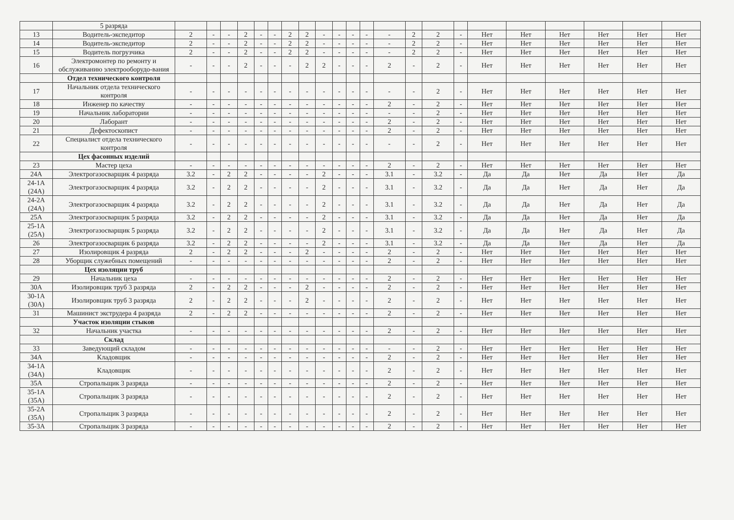| | 5 разряда | | | | | | | | | | | | | | | | | | | | | | |
| 13 | Водитель-экспедитор | 2 | - | - | 2 | - | - | 2 | 2 | - | - | - | - | - | 2 | 2 | - | Нет | Нет | Нет | Нет | Нет | Нет |
| 14 | Водитель-экспедитор | 2 | - | - | 2 | - | - | 2 | 2 | - | - | - | - | - | 2 | 2 | - | Нет | Нет | Нет | Нет | Нет | Нет |
| 15 | Водитель погрузчика | 2 | - | - | 2 | - | - | 2 | 2 | - | - | - | - | - | 2 | 2 | - | Нет | Нет | Нет | Нет | Нет | Нет |
| 16 | Электромонтер по ремонту и обслуживанию электрооборудо-вания | - | - | - | 2 | - | - | - | 2 | 2 | - | - | - | 2 | - | 2 | - | Нет | Нет | Нет | Нет | Нет | Нет |
| | Отдел технического контроля | | | | | | | | | | | | | | | | | | | | | | |
| 17 | Начальник отдела технического контроля | - | - | - | - | - | - | - | - | - | - | - | - | - | - | 2 | - | Нет | Нет | Нет | Нет | Нет | Нет |
| 18 | Инженер по качеству | - | - | - | - | - | - | - | - | - | - | - | - | 2 | - | 2 | - | Нет | Нет | Нет | Нет | Нет | Нет |
| 19 | Начальник лаборатории | - | - | - | - | - | - | - | - | - | - | - | - | - | - | 2 | - | Нет | Нет | Нет | Нет | Нет | Нет |
| 20 | Лаборант | - | - | - | - | - | - | - | - | - | - | - | - | 2 | - | 2 | - | Нет | Нет | Нет | Нет | Нет | Нет |
| 21 | Дефектоскопист | - | - | - | - | - | - | - | - | - | - | - | - | 2 | - | 2 | - | Нет | Нет | Нет | Нет | Нет | Нет |
| 22 | Специалист отдела технического контроля | - | - | - | - | - | - | - | - | - | - | - | - | - | - | 2 | - | Нет | Нет | Нет | Нет | Нет | Нет |
| | Цех фасонных изделий | | | | | | | | | | | | | | | | | | | | | | |
| 23 | Мастер цеха | - | - | - | - | - | - | - | - | - | - | - | - | 2 | - | 2 | - | Нет | Нет | Нет | Нет | Нет | Нет |
| 24А | Электрогазосварщик 4 разряда | 3.2 | - | 2 | 2 | - | - | - | - | 2 | - | - | - | 3.1 | - | 3.2 | - | Да | Да | Нет | Да | Нет | Да |
| 24-1А (24А) | Электрогазосварщик 4 разряда | 3.2 | - | 2 | 2 | - | - | - | - | 2 | - | - | - | 3.1 | - | 3.2 | - | Да | Да | Нет | Да | Нет | Да |
| 24-2А (24А) | Электрогазосварщик 4 разряда | 3.2 | - | 2 | 2 | - | - | - | - | 2 | - | - | - | 3.1 | - | 3.2 | - | Да | Да | Нет | Да | Нет | Да |
| 25А | Электрогазосварщик 5 разряда | 3.2 | - | 2 | 2 | - | - | - | - | 2 | - | - | - | 3.1 | - | 3.2 | - | Да | Да | Нет | Да | Нет | Да |
| 25-1А (25А) | Электрогазосварщик 5 разряда | 3.2 | - | 2 | 2 | - | - | - | - | 2 | - | - | - | 3.1 | - | 3.2 | - | Да | Да | Нет | Да | Нет | Да |
| 26 | Электрогазосварщик 6 разряда | 3.2 | - | 2 | 2 | - | - | - | - | 2 | - | - | - | 3.1 | - | 3.2 | - | Да | Да | Нет | Да | Нет | Да |
| 27 | Изолировщик 4 разряда | 2 | - | 2 | 2 | - | - | - | 2 | - | - | - | - | 2 | - | 2 | - | Нет | Нет | Нет | Нет | Нет | Нет |
| 28 | Уборщик служебных помещений | - | - | - | - | - | - | - | - | - | - | - | - | 2 | - | 2 | - | Нет | Нет | Нет | Нет | Нет | Нет |
| | Цех изоляции труб | | | | | | | | | | | | | | | | | | | | | | |
| 29 | Начальник цеха | - | - | - | - | - | - | - | - | - | - | - | - | 2 | - | 2 | - | Нет | Нет | Нет | Нет | Нет | Нет |
| 30А | Изолировщик труб 3 разряда | 2 | - | 2 | 2 | - | - | - | 2 | - | - | - | - | 2 | - | 2 | - | Нет | Нет | Нет | Нет | Нет | Нет |
| 30-1А (30А) | Изолировщик труб 3 разряда | 2 | - | 2 | 2 | - | - | - | 2 | - | - | - | - | 2 | - | 2 | - | Нет | Нет | Нет | Нет | Нет | Нет |
| 31 | Машинист экструдера 4 разряда | 2 | - | 2 | 2 | - | - | - | - | - | - | - | - | 2 | - | 2 | - | Нет | Нет | Нет | Нет | Нет | Нет |
| | Участок изоляции стыков | | | | | | | | | | | | | | | | | | | | | | |
| 32 | Начальник участка | - | - | - | - | - | - | - | - | - | - | - | - | 2 | - | 2 | - | Нет | Нет | Нет | Нет | Нет | Нет |
| | Склад | | | | | | | | | | | | | | | | | | | | | | |
| 33 | Заведующий складом | - | - | - | - | - | - | - | - | - | - | - | - | - | - | 2 | - | Нет | Нет | Нет | Нет | Нет | Нет |
| 34А | Кладовщик | - | - | - | - | - | - | - | - | - | - | - | - | 2 | - | 2 | - | Нет | Нет | Нет | Нет | Нет | Нет |
| 34-1А (34А) | Кладовщик | - | - | - | - | - | - | - | - | - | - | - | - | 2 | - | 2 | - | Нет | Нет | Нет | Нет | Нет | Нет |
| 35А | Стропальщик 3 разряда | - | - | - | - | - | - | - | - | - | - | - | - | 2 | - | 2 | - | Нет | Нет | Нет | Нет | Нет | Нет |
| 35-1А (35А) | Стропальщик 3 разряда | - | - | - | - | - | - | - | - | - | - | - | - | 2 | - | 2 | - | Нет | Нет | Нет | Нет | Нет | Нет |
| 35-2А (35А) | Стропальщик 3 разряда | - | - | - | - | - | - | - | - | - | - | - | - | 2 | - | 2 | - | Нет | Нет | Нет | Нет | Нет | Нет |
| 35-3А | Стропальщик 3 разряда | - | - | - | - | - | - | - | - | - | - | - | - | 2 | - | 2 | - | Нет | Нет | Нет | Нет | Нет | Нет |